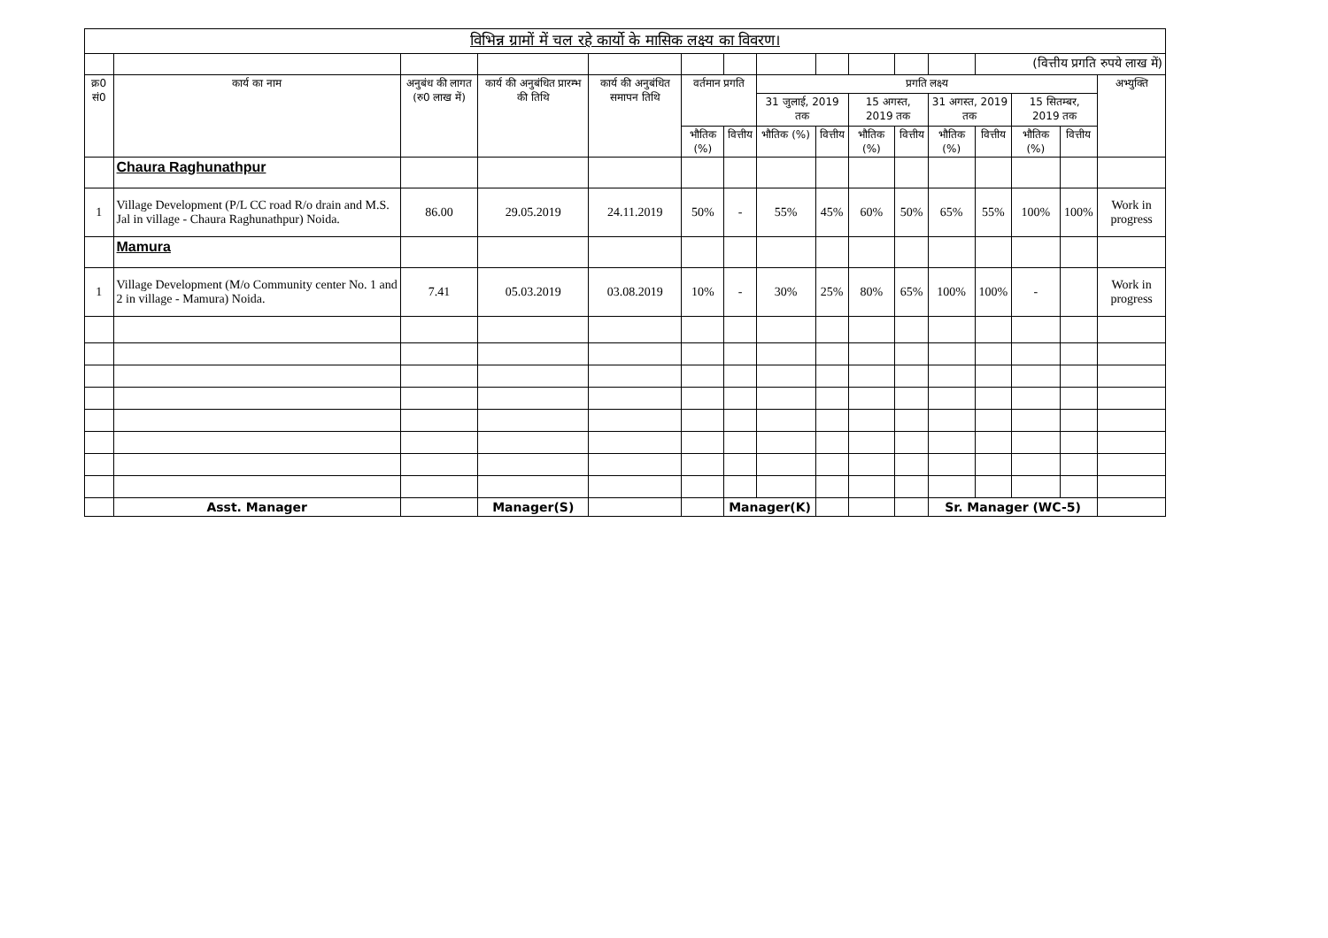| विभिन्न ग्रामों में चल रहे कार्यो के मासिक लक्ष्य का विवरण। | | | | | | | | | | | | | | | |
| --- | --- | --- | --- | --- | --- | --- | --- | --- | --- | --- | --- | --- | --- | --- | --- |
| | | | | | | | | | | | | (वित्तीय प्रगति रुपये लाख में) | | | |
| क्र0 सं0 | कार्य का नाम | अनुबंध की लागत (रु0 लाख में) | कार्य की अनुबंधित प्रारम्भ की तिथि | कार्य की अनुबंधित समापन तिथि | वर्तमान प्रगति | | प्रगति लक्ष्य | | | | | | | | अभ्युक्ति |
| | | | | | | | 31 जुलाई, 2019 तक | | 15 अगस्त, 2019 तक | | 31 अगस्त, 2019 तक | | 15 सितम्बर, 2019 तक | | |
| | | | | | भौतिक (%) | वित्तीय | भौतिक (%) | वित्तीय | भौतिक (%) | वित्तीय | भौतिक (%) | वित्तीय | भौतिक (%) | वित्तीय | |
| | Chaura Raghunathpur | | | | | | | | | | | | | | |
| 1 | Village Development (P/L CC road R/o drain and M.S. Jal in village - Chaura Raghunathpur) Noida. | 86.00 | 29.05.2019 | 24.11.2019 | 50% | - | 55% | 45% | 60% | 50% | 65% | 55% | 100% | 100% | Work in progress |
| | Mamura | | | | | | | | | | | | | | |
| 1 | Village Development (M/o Community center No. 1 and 2 in village - Mamura) Noida. | 7.41 | 05.03.2019 | 03.08.2019 | 10% | - | 30% | 25% | 80% | 65% | 100% | 100% | - | | Work in progress |
| | Asst. Manager | | Manager(S) | | | Manager(K) | | | | | Sr. Manager (WC-5) | | | | |